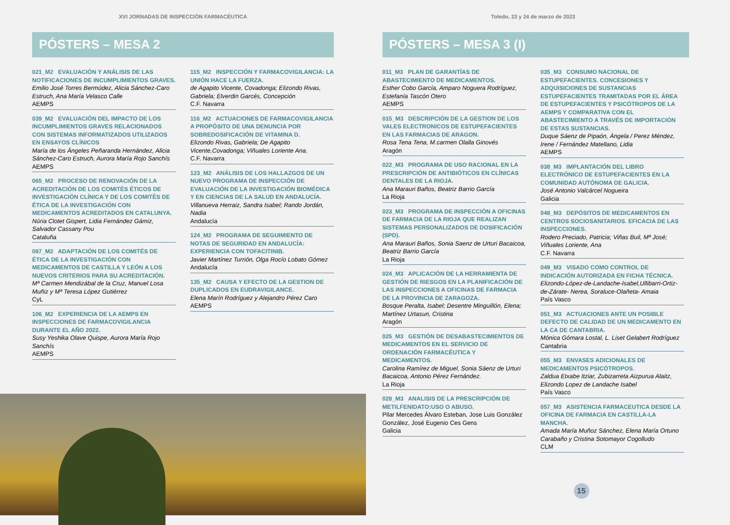XVI JORNADAS DE INSPECCIÓN FARMACÉUTICA
PÓSTERS – MESA 2
021_M2 EVALUACIÓN Y ANÁLISIS DE LAS NOTIFICACIONES DE INCUMPLIMIENTOS GRAVES.
Emilio José Torres Bermúdez, Alicia Sánchez-Caro Estruch, Ana María Velasco Calle
AEMPS
039_M2 EVALUACIÓN DEL IMPACTO DE LOS INCUMPLIMIENTOS GRAVES RELACIONADOS CON SISTEMAS INFORMATIZADOS UTILIZADOS EN ENSAYOS CLÍNICOS
María de los Ángeles Peñaranda Hernández, Alicia Sánchez-Caro Estruch, Aurora María Rojo Sanchís
AEMPS
065_M2 PROCESO DE RENOVACIÓN DE LA ACREDITACIÓN DE LOS COMITÉS ÉTICOS DE INVESTIGACIÓN CLÍNICA Y DE LOS COMITÉS DE ÉTICA DE LA INVESTIGACIÓN CON MEDICAMENTOS ACREDITADOS EN CATALUNYA.
Núria Clotet Gispert, Lidia Fernández Gámiz, Salvador Cassany Pou
Cataluña
087_M2 ADAPTACIÓN DE LOS COMITÉS DE ÉTICA DE LA INVESTIGACIÓN CON MEDICAMENTOS DE CASTILLA Y LEÓN A LOS NUEVOS CRITERIOS PARA SU ACREDITACIÓN.
Mª Carmen Mendizábal de la Cruz, Manuel Losa Muñiz y Mª Teresa López Gutiérrez
CyL
106_M2 EXPERIENCIA DE LA AEMPS EN INSPECCIONES DE FARMACOVIGILANCIA DURANTE EL AÑO 2022.
Susy Yeshika Olave Quispe, Aurora María Rojo Sanchís
AEMPS
115_M2 INSPECCIÓN Y FARMACOVIGILANCIA: LA UNIÓN HACE LA FUERZA.
de Agapito Vicente, Covadonga; Elizondo Rivas, Gabriela; Elverdin Garcés, Concepción
C.F. Navarra
116_M2 ACTUACIONES DE FARMACOVIGILANCIA A PROPÓSITO DE UNA DENUNCIA POR SOBREDOSIFICACIÓN DE VITAMINA D.
Elizondo Rivas, Gabriela; De Agapito Vicente,Covadonga; Viñuales Loriente Ana.
C.F. Navarra
123_M2 ANÁLISIS DE LOS HALLAZGOS DE UN NUEVO PROGRAMA DE INSPECCIÓN DE EVALUACIÓN DE LA INVESTIGACIÓN BIOMÉDICA Y EN CIENCIAS DE LA SALUD EN ANDALUCÍA.
Villanueva Herraiz, Sandra Isabel; Rando Jordán, Nadia
Andalucía
124_M2 PROGRAMA DE SEGUIMIENTO DE NOTAS DE SEGURIDAD EN ANDALUCÍA: EXPERIENCIA CON TOFACITINIB.
Javier Martínez Turrión, Olga Rocío Lobato Gómez
Andalucía
135_M2 CAUSA Y EFECTO DE LA GESTION DE DUPLICADOS EN EUDRAVIGILANCE.
Elena Marín Rodríguez y Alejandro Pérez Caro
AEMPS
Toledo, 23 y 24 de marzo de 2023
PÓSTERS – MESA 3 (I)
011_M3 PLAN DE GARANTÍAS DE ABASTECIMIENTO DE MEDICAMENTOS.
Esther Cobo García, Amparo Noguera Rodríguez, Estefanía Tascón Otero
AEMPS
015_M3 DESCRIPCIÓN DE LA GESTION DE LOS VALES ELECTRONICOS DE ESTUPEFACIENTES EN LAS FARMACIAS DE ARAGON.
Rosa Tena Tena, M.carmen Olalla Ginovés
Aragón
022_M3 PROGRAMA DE USO RACIONAL EN LA PRESCRIPCIÓN DE ANTIBIÓTICOS EN CLÍNICAS DENTALES DE LA RIOJA.
Ana Marauri Baños, Beatriz Barrio García
La Rioja
023_M3 PROGRAMA DE INSPECCIÓN A OFICINAS DE FARMACIA DE LA RIOJA QUE REALIZAN SISTEMAS PERSONALIZADOS DE DOSIFICACIÓN (SPD).
Ana Marauri Baños, Sonia Saenz de Urturi Bacaicoa, Beatriz Barrio García
La Rioja
024_M3 APLICACIÓN DE LA HERRAMIENTA DE GESTIÓN DE RIESGOS EN LA PLANIFICACIÓN DE LAS INSPECCIONES A OFICINAS DE FARMACIA DE LA PROVINCIA DE ZARAGOZA.
Bosque Peralta, Isabel; Desentre Minguillón, Elena; Martínez Urtasun, Cristina
Aragón
025_M3 GESTIÓN DE DESABASTECIMIENTOS DE MEDICAMENTOS EN EL SERVICIO DE ORDENACIÓN FARMACÉUTICA Y MEDICAMENTOS.
Carolina Ramírez de Miguel, Sonia Sáenz de Urturi Bacaicoa, Antonio Pérez Fernández.
La Rioja
028_M3 ANALISIS DE LA PRESCRIPCIÒN DE METILFENIDATO:USO O ABUSO.
Pilar Mercedes Álvaro Esteban, Jose Luis González González, José Eugenio Ces Gens
Galicia
035_M3 CONSUMO NACIONAL DE ESTUPEFACIENTES. CONCESIONES Y ADQUISICIONES DE SUSTANCIAS ESTUPEFACIENTES TRAMITADAS POR EL ÁREA DE ESTUPEFACIENTES Y PSICÓTROPOS DE LA AEMPS Y COMPARATIVA CON EL ABASTECIMIENTO A TRAVÉS DE IMPORTACIÓN DE ESTAS SUSTANCIAS.
Duque Sáenz de Pipaón, Ángela / Perez Méndez, Irene / Fernández Matellano, Lidia
AEMPS
038_M3 IMPLANTACIÓN DEL LIBRO ELECTRÓNICO DE ESTUPEFACIENTES EN LA COMUNIDAD AUTÓNOMA DE GALICIA.
José Antonio Valcárcel Nogueira
Galicia
048_M3 DEPÓSITOS DE MEDICAMENTOS EN CENTROS SOCIOSANITARIOS. EFICACIA DE LAS INSPECCIONES.
Rodero Preciado, Patricia; Viñas Buil, Mª José; Viñuales Loriente, Ana
C.F. Navarra
049_M3 VISADO COMO CONTROL DE INDICACIÓN AUTORIZADA EN FICHA TÉCNICA.
Elizondo-López-de-Landache-Isabel,Ullibarri-Ortiz-de-Zárate- Nerea, Soraluce-Olañeta- Amaia
País Vasco
051_M3 ACTUACIONES ANTE UN POSIBLE DEFECTO DE CALIDAD DE UN MEDICAMENTO EN LA CA DE CANTABRIA.
Mónica Gómara Lostal, L. Liset Gelabert Rodríguez
Cantabria
055_M3 ENVASES ADICIONALES DE MEDICAMENTOS PSICÓTROPOS.
Zaldua Etxabe Itziar, Zubizarreta Aizpurua Alaitz, Elizondo Lopez de Landache Isabel
País Vasco
057_M3 ASISTENCIA FARMACEUTICA DESDE LA OFICINA DE FARMACIA EN CASTILLA-LA MANCHA.
Amada María Muñoz Sánchez, Elena María Ortuno Carabaño y Cristina Sotomayor Cogolludo
CLM
15